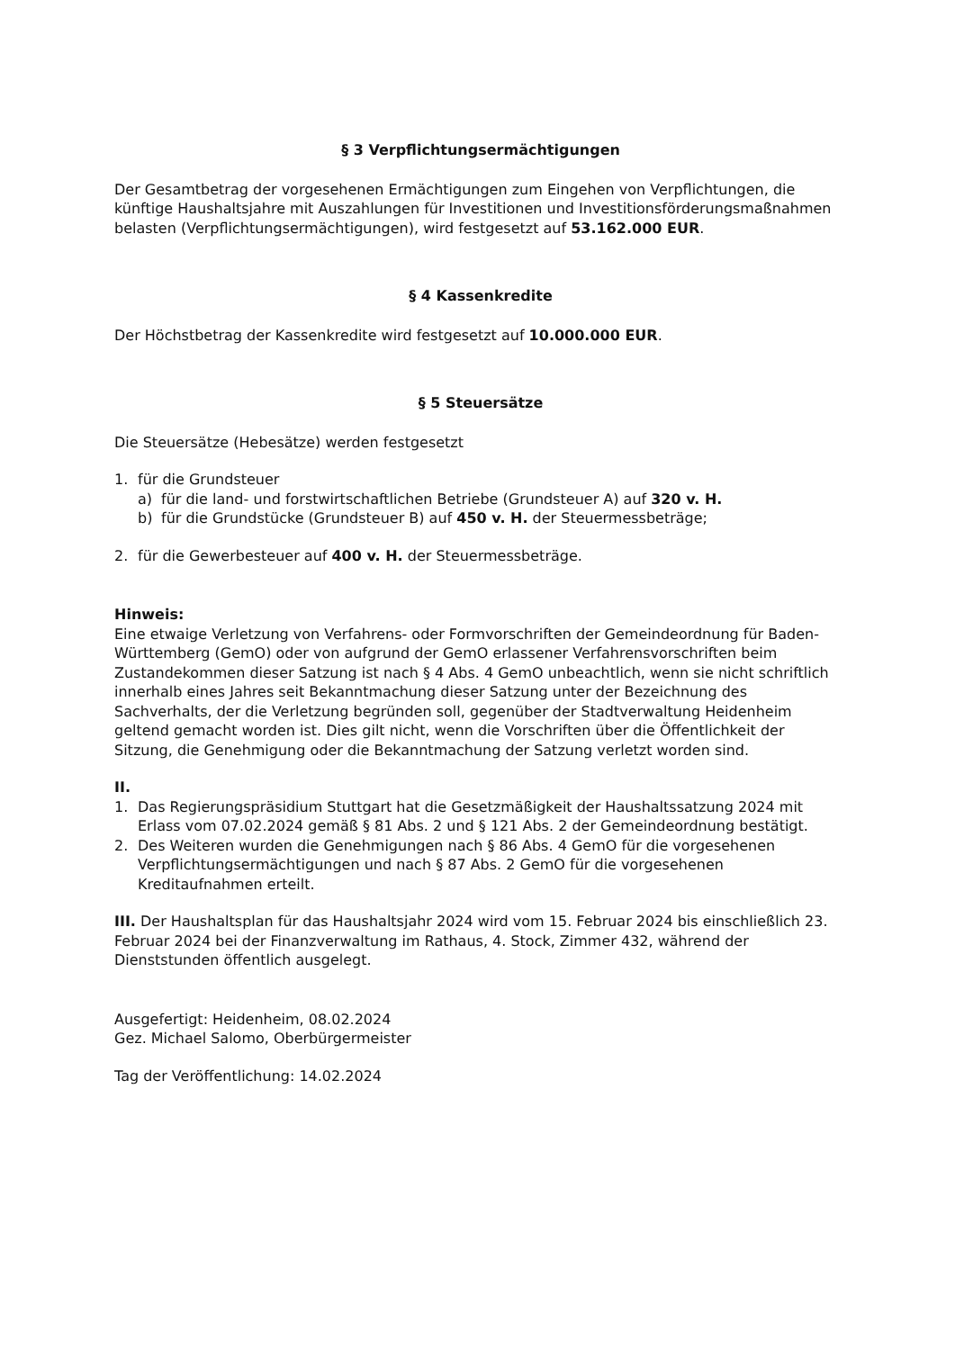§ 3 Verpflichtungsermächtigungen
Der Gesamtbetrag der vorgesehenen Ermächtigungen zum Eingehen von Verpflichtungen, die künftige Haushaltsjahre mit Auszahlungen für Investitionen und Investitionsförderungsmaßnahmen belasten (Verpflichtungsermächtigungen), wird festgesetzt auf 53.162.000 EUR.
§ 4 Kassenkredite
Der Höchstbetrag der Kassenkredite wird festgesetzt auf 10.000.000 EUR.
§ 5 Steuersätze
Die Steuersätze (Hebesätze) werden festgesetzt
1. für die Grundsteuer
a) für die land- und forstwirtschaftlichen Betriebe (Grundsteuer A) auf 320 v. H.
b) für die Grundstücke (Grundsteuer B) auf 450 v. H. der Steuermessbeträge;
2. für die Gewerbesteuer auf 400 v. H. der Steuermessbeträge.
Hinweis:
Eine etwaige Verletzung von Verfahrens- oder Formvorschriften der Gemeindeordnung für Baden-Württemberg (GemO) oder von aufgrund der GemO erlassener Verfahrensvorschriften beim Zustandekommen dieser Satzung ist nach § 4 Abs. 4 GemO unbeachtlich, wenn sie nicht schriftlich innerhalb eines Jahres seit Bekanntmachung dieser Satzung unter der Bezeichnung des Sachverhalts, der die Verletzung begründen soll, gegenüber der Stadtverwaltung Heidenheim geltend gemacht worden ist. Dies gilt nicht, wenn die Vorschriften über die Öffentlichkeit der Sitzung, die Genehmigung oder die Bekanntmachung der Satzung verletzt worden sind.
II.
1. Das Regierungspräsidium Stuttgart hat die Gesetzmäßigkeit der Haushaltssatzung 2024 mit Erlass vom 07.02.2024 gemäß § 81 Abs. 2 und § 121 Abs. 2 der Gemeindeordnung bestätigt.
2. Des Weiteren wurden die Genehmigungen nach § 86 Abs. 4 GemO für die vorgesehenen Verpflichtungsermächtigungen und nach § 87 Abs. 2 GemO für die vorgesehenen Kreditaufnahmen erteilt.
III. Der Haushaltsplan für das Haushaltsjahr 2024 wird vom 15. Februar 2024 bis einschließlich 23. Februar 2024 bei der Finanzverwaltung im Rathaus, 4. Stock, Zimmer 432, während der Dienststunden öffentlich ausgelegt.
Ausgefertigt: Heidenheim, 08.02.2024
Gez. Michael Salomo, Oberbürgermeister
Tag der Veröffentlichung: 14.02.2024